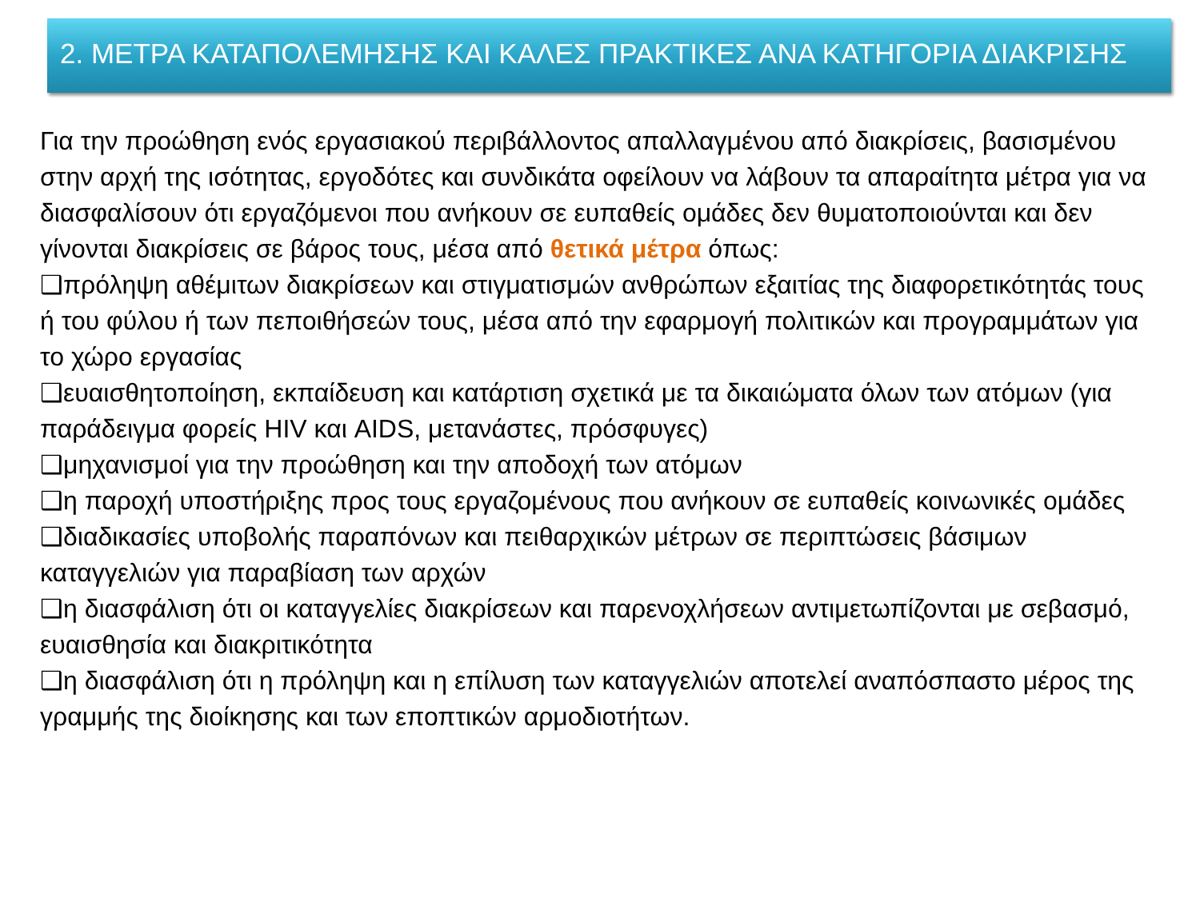2. ΜΕΤΡΑ ΚΑΤΑΠΟΛΕΜΗΣΗΣ ΚΑΙ ΚΑΛΕΣ ΠΡΑΚΤΙΚΕΣ ΑΝΑ ΚΑΤΗΓΟΡΙΑ ΔΙΑΚΡΙΣΗΣ
Για την προώθηση ενός εργασιακού περιβάλλοντος απαλλαγμένου από διακρίσεις, βασισμένου στην αρχή της ισότητας, εργοδότες και συνδικάτα οφείλουν να λάβουν τα απαραίτητα μέτρα για να διασφαλίσουν ότι εργαζόμενοι που ανήκουν σε ευπαθείς ομάδες δεν θυματοποιούνται και δεν γίνονται διακρίσεις σε βάρος τους, μέσα από θετικά μέτρα όπως:
❑πρόληψη αθέμιτων διακρίσεων και στιγματισμών ανθρώπων εξαιτίας της διαφορετικότητάς τους ή του φύλου ή των πεποιθήσεών τους, μέσα από την εφαρμογή πολιτικών και προγραμμάτων για το χώρο εργασίας
❑ευαισθητοποίηση, εκπαίδευση και κατάρτιση σχετικά με τα δικαιώματα όλων των ατόμων (για παράδειγμα φορείς HIV και AIDS, μετανάστες, πρόσφυγες)
❑μηχανισμοί για την προώθηση και την αποδοχή των ατόμων
❑η παροχή υποστήριξης προς τους εργαζομένους που ανήκουν σε ευπαθείς κοινωνικές ομάδες
❑διαδικασίες υποβολής παραπόνων και πειθαρχικών μέτρων σε περιπτώσεις βάσιμων καταγγελιών για παραβίαση των αρχών
❑η διασφάλιση ότι οι καταγγελίες διακρίσεων και παρενοχλήσεων αντιμετωπίζονται με σεβασμό, ευαισθησία και διακριτικότητα
❑η διασφάλιση ότι η πρόληψη και η επίλυση των καταγγελιών αποτελεί αναπόσπαστο μέρος της γραμμής της διοίκησης και των εποπτικών αρμοδιοτήτων.